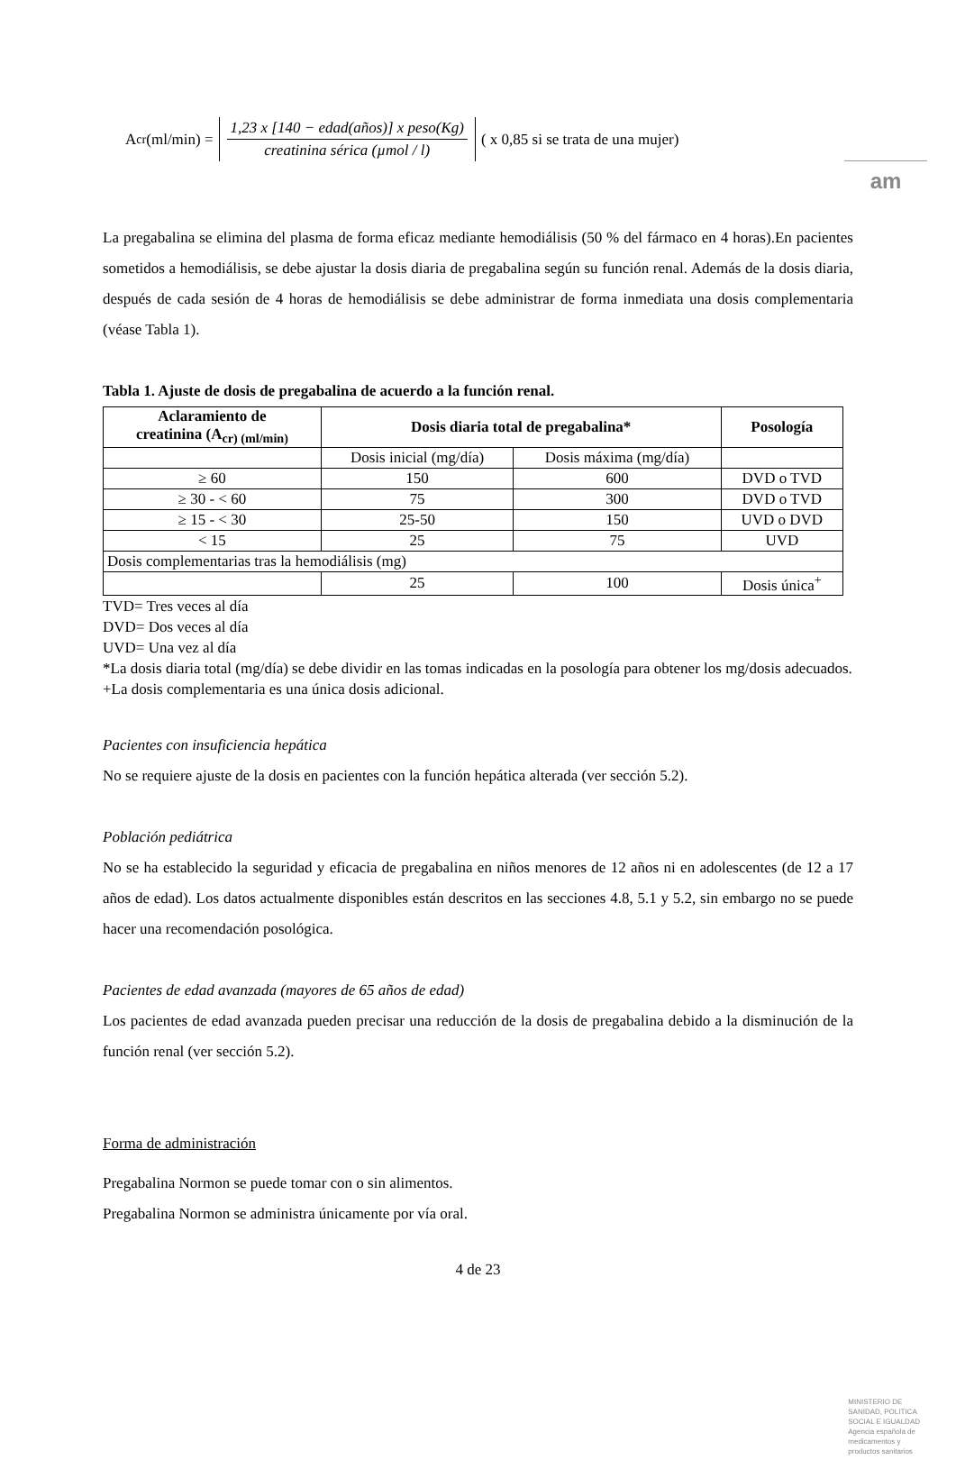am
A<sub>cr</sub>(ml/min) =
1,23 x [140 − edad(años)] x peso(Kg)
creatinina sérica (µmol / l)
( x 0,85 si se trata de una mujer)
La pregabalina se elimina del plasma de forma eficaz mediante hemodiálisis (50 % del fármaco en 4 horas).En pacientes sometidos a hemodiálisis, se debe ajustar la dosis diaria de pregabalina según su función renal. Además de la dosis diaria, después de cada sesión de 4 horas de hemodiálisis se debe administrar de forma inmediata una dosis complementaria (véase Tabla 1).
Tabla 1. Ajuste de dosis de pregabalina de acuerdo a la función renal.
| Aclaramiento de creatinina (A<sub>cr) (ml/min)</sub> | Dosis diaria total de pregabalina* | | Posología |
| --- | --- | --- | --- |
| | Dosis inicial (mg/día) | Dosis máxima (mg/día) | |
| ≥ 60 | 150 | 600 | DVD o TVD |
| ≥ 30 - < 60 | 75 | 300 | DVD o TVD |
| ≥ 15 - < 30 | 25-50 | 150 | UVD o DVD |
| < 15 | 25 | 75 | UVD |
| Dosis complementarias tras la hemodiálisis (mg) | | | |
| | 25 | 100 | Dosis única<sup>+</sup> |
TVD= Tres veces al día
DVD= Dos veces al día
UVD= Una vez al día
*La dosis diaria total (mg/día) se debe dividir en las tomas indicadas en la posología para obtener los mg/dosis adecuados.
+La dosis complementaria es una única dosis adicional.
Pacientes con insuficiencia hepática
No se requiere ajuste de la dosis en pacientes con la función hepática alterada (ver sección 5.2).
Población pediátrica
No se ha establecido la seguridad y eficacia de pregabalina en niños menores de 12 años ni en adolescentes (de 12 a 17 años de edad). Los datos actualmente disponibles están descritos en las secciones 4.8, 5.1 y 5.2, sin embargo no se puede hacer una recomendación posológica.
Pacientes de edad avanzada (mayores de 65 años de edad)
Los pacientes de edad avanzada pueden precisar una reducción de la dosis de pregabalina debido a la disminución de la función renal (ver sección 5.2).
Forma de administración
Pregabalina Normon se puede tomar con o sin alimentos.
Pregabalina Normon se administra únicamente por vía oral.
4 de 23
MINISTERIO DE
SANIDAD, POLITICA
SOCIAL E IGUALDAD
Agencia española de
medicamentos y
productos sanitarios